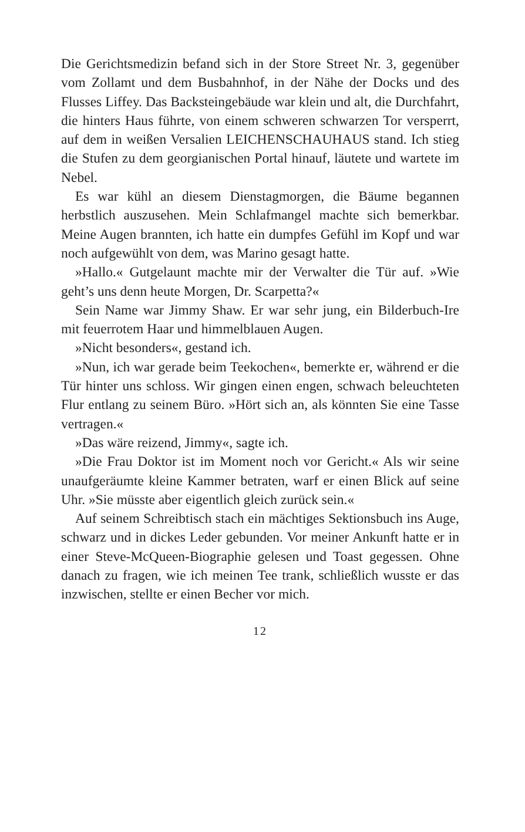Die Gerichtsmedizin befand sich in der Store Street Nr. 3, gegenüber vom Zollamt und dem Busbahnhof, in der Nähe der Docks und des Flusses Liffey. Das Backsteingebäude war klein und alt, die Durchfahrt, die hinters Haus führte, von einem schweren schwarzen Tor versperrt, auf dem in weißen Versalien LEICHENSCHAUHAUS stand. Ich stieg die Stufen zu dem georgianischen Portal hinauf, läutete und wartete im Nebel.
Es war kühl an diesem Dienstagmorgen, die Bäume begannen herbstlich auszusehen. Mein Schlafmangel machte sich bemerkbar. Meine Augen brannten, ich hatte ein dumpfes Gefühl im Kopf und war noch aufgewühlt von dem, was Marino gesagt hatte.
»Hallo.« Gutgelaunt machte mir der Verwalter die Tür auf. »Wie geht’s uns denn heute Morgen, Dr. Scarpetta?«
Sein Name war Jimmy Shaw. Er war sehr jung, ein Bilderbuch-Ire mit feuerrotem Haar und himmelblauen Augen.
»Nicht besonders«, gestand ich.
»Nun, ich war gerade beim Teekochen«, bemerkte er, während er die Tür hinter uns schloss. Wir gingen einen engen, schwach beleuchteten Flur entlang zu seinem Büro. »Hört sich an, als könnten Sie eine Tasse vertragen.«
»Das wäre reizend, Jimmy«, sagte ich.
»Die Frau Doktor ist im Moment noch vor Gericht.« Als wir seine unaufgeräumte kleine Kammer betraten, warf er einen Blick auf seine Uhr. »Sie müsste aber eigentlich gleich zurück sein.«
Auf seinem Schreibtisch stach ein mächtiges Sektionsbuch ins Auge, schwarz und in dickes Leder gebunden. Vor meiner Ankunft hatte er in einer Steve-McQueen-Biographie gelesen und Toast gegessen. Ohne danach zu fragen, wie ich meinen Tee trank, schließlich wusste er das inzwischen, stellte er einen Becher vor mich.
12